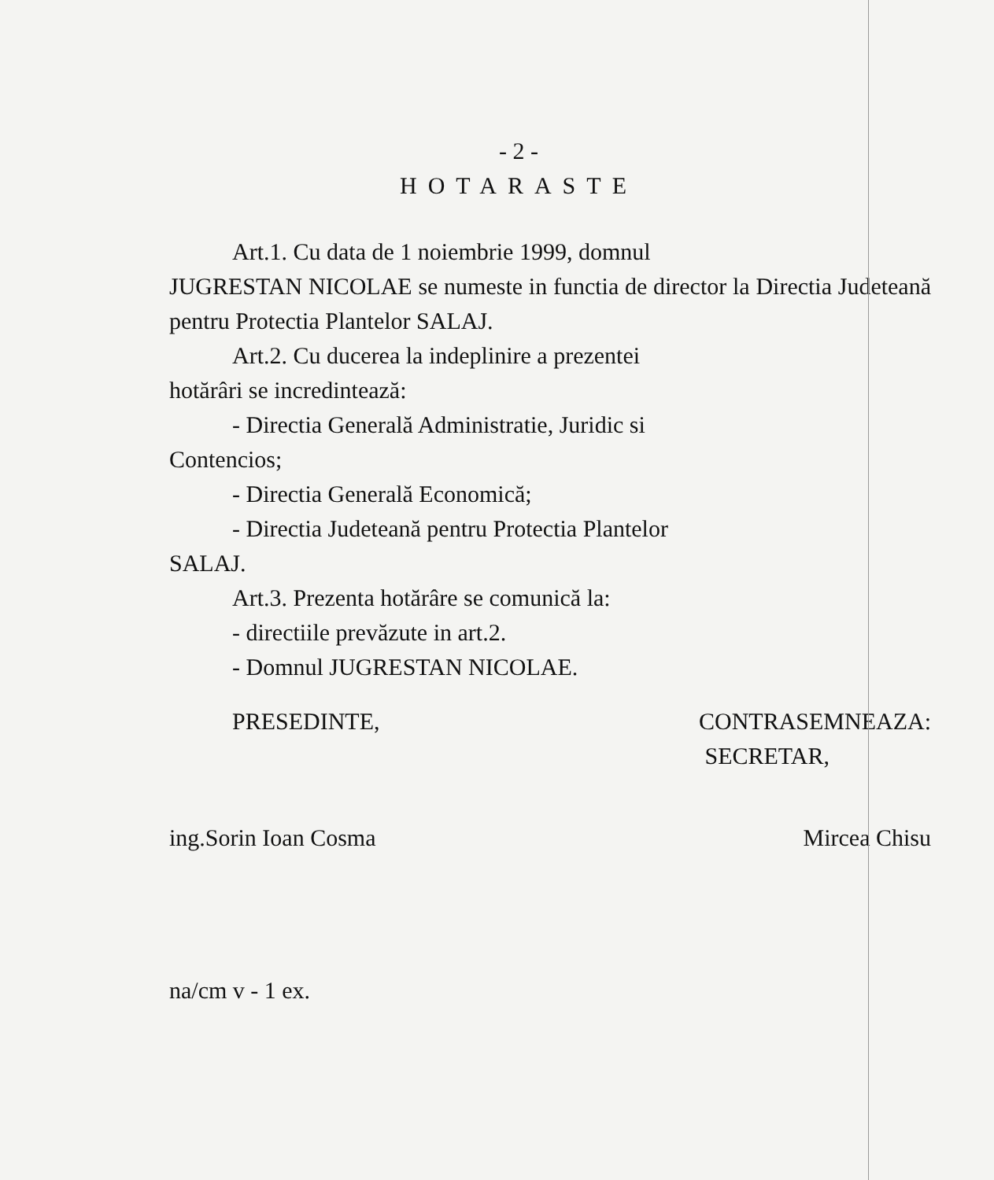- 2 -
HOTARASTE
Art.1. Cu data de 1 noiembrie 1999, domnul
JUGRESTAN NICOLAE se numeste in functia de director la Directia Judeteană pentru Protectia Plantelor SALAJ.
Art.2. Cu ducerea la indeplinire a prezentei
hotărâri se incredintează:
- Directia Generală Administratie, Juridic si
Contencios;
- Directia Generală Economică;
- Directia Judeteană pentru Protectia Plantelor
SALAJ.
Art.3. Prezenta hotărâre se comunică la:
- directiile prevăzute in art.2.
- Domnul JUGRESTAN NICOLAE.
PRESEDINTE, CONTRASEMNEAZA:
SECRETAR,
ing.Sorin Ioan Cosma Mircea Chisu
na/cm v - 1 ex.